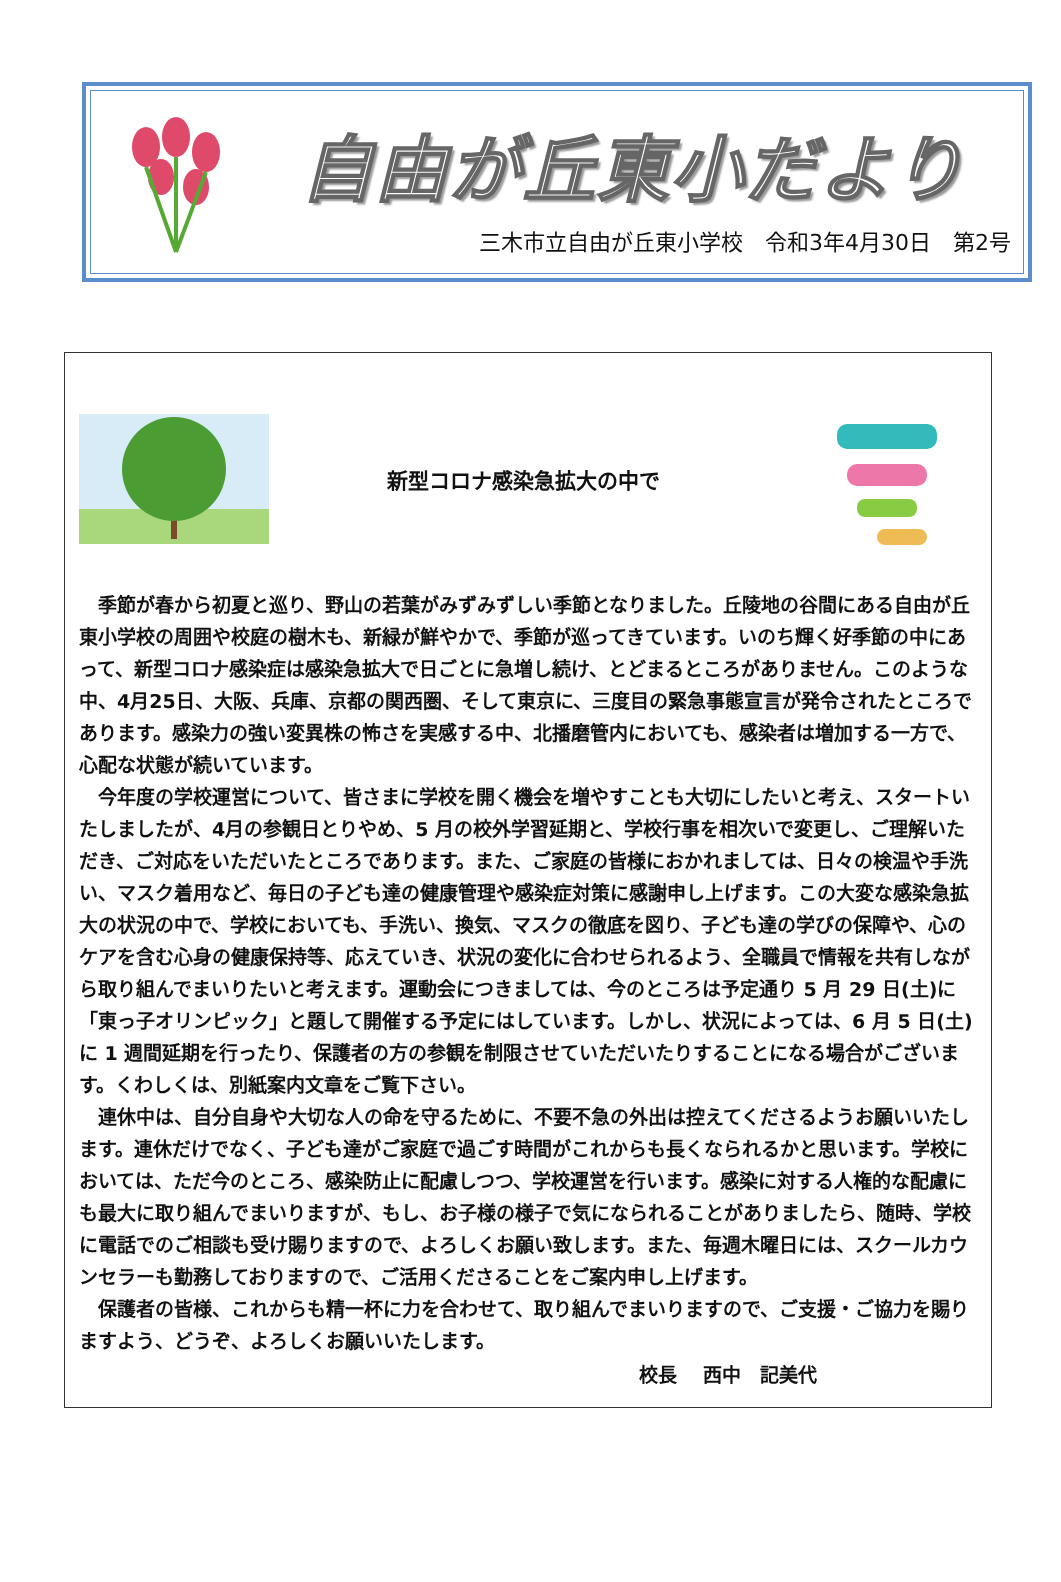自由が丘東小だより
三木市立自由が丘東小学校　令和3年4月30日　第2号
新型コロナ感染急拡大の中で
季節が春から初夏と巡り、野山の若葉がみずみずしい季節となりました。丘陵地の谷間にある自由が丘東小学校の周囲や校庭の樹木も、新緑が鮮やかで、季節が巡ってきています。いのち輝く好季節の中にあって、新型コロナ感染症は感染急拡大で日ごとに急増し続け、とどまるところがありません。このような中、4月25日、大阪、兵庫、京都の関西圏、そして東京に、三度目の緊急事態宣言が発令されたところであります。感染力の強い変異株の怖さを実感する中、北播磨管内においても、感染者は増加する一方で、心配な状態が続いています。
今年度の学校運営について、皆さまに学校を開く機会を増やすことも大切にしたいと考え、スタートいたしましたが、4月の参観日とりやめ、5 月の校外学習延期と、学校行事を相次いで変更し、ご理解いただき、ご対応をいただいたところであります。また、ご家庭の皆様におかれましては、日々の検温や手洗い、マスク着用など、毎日の子ども達の健康管理や感染症対策に感謝申し上げます。この大変な感染急拡大の状況の中で、学校においても、手洗い、換気、マスクの徹底を図り、子ども達の学びの保障や、心のケアを含む心身の健康保持等、応えていき、状況の変化に合わせられるよう、全職員で情報を共有しながら取り組んでまいりたいと考えます。運動会につきましては、今のところは予定通り 5 月 29 日(土)に「東っ子オリンピック」と題して開催する予定にはしています。しかし、状況によっては、6 月 5 日(土)に 1 週間延期を行ったり、保護者の方の参観を制限させていただいたりすることになる場合がございます。くわしくは、別紙案内文章をご覧下さい。
連休中は、自分自身や大切な人の命を守るために、不要不急の外出は控えてくださるようお願いいたします。連休だけでなく、子ども達がご家庭で過ごす時間がこれからも長くなられるかと思います。学校においては、ただ今のところ、感染防止に配慮しつつ、学校運営を行います。感染に対する人権的な配慮にも最大に取り組んでまいりますが、もし、お子様の様子で気になられることがありましたら、随時、学校に電話でのご相談も受け賜りますので、よろしくお願い致します。また、毎週木曜日には、スクールカウンセラーも勤務しておりますので、ご活用くださることをご案内申し上げます。
保護者の皆様、これからも精一杯に力を合わせて、取り組んでまいりますので、ご支援・ご協力を賜りますよう、どうぞ、よろしくお願いいたします。
校長　 西中　記美代